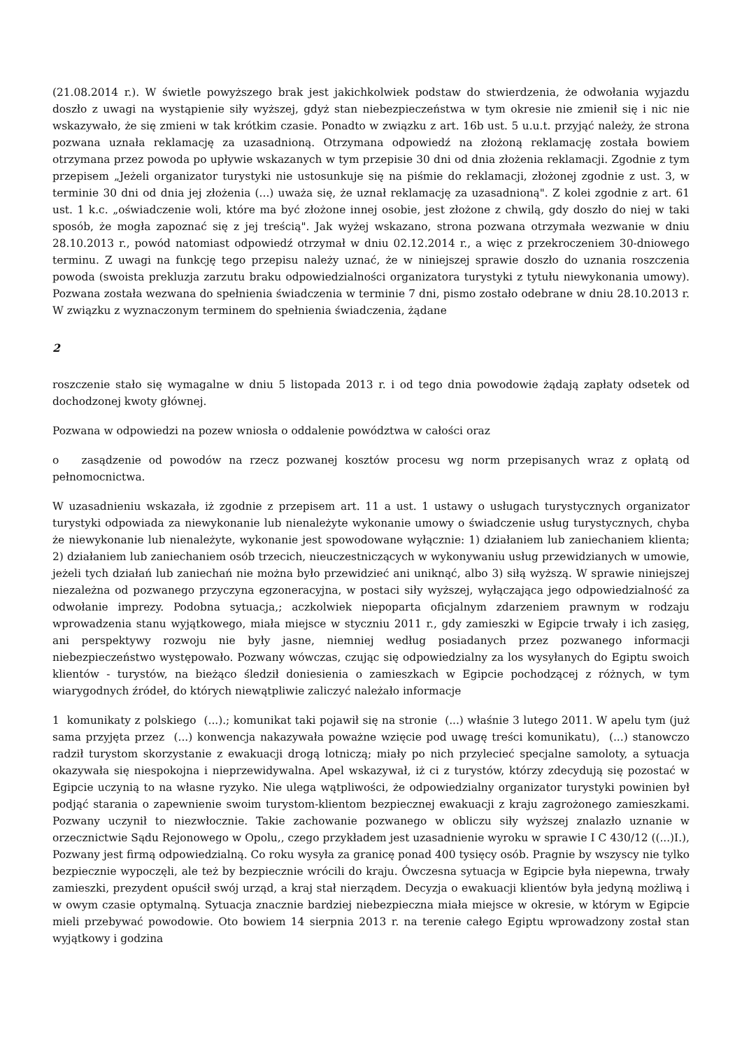(21.08.2014 r.). W świetle powyższego brak jest jakichkolwiek podstaw do stwierdzenia, że odwołania wyjazdu doszło z uwagi na wystąpienie siły wyższej, gdyż stan niebezpieczeństwa w tym okresie nie zmienił się i nic nie wskazywało, że się zmieni w tak krótkim czasie. Ponadto w związku z art. 16b ust. 5 u.u.t. przyjąć należy, że strona pozwana uznała reklamację za uzasadnioną. Otrzymana odpowiedź na złożoną reklamację została bowiem otrzymana przez powoda po upływie wskazanych w tym przepisie 30 dni od dnia złożenia reklamacji. Zgodnie z tym przepisem „Jeżeli organizator turystyki nie ustosunkuje się na piśmie do reklamacji, złożonej zgodnie z ust. 3, w terminie 30 dni od dnia jej złożenia (...) uważa się, że uznał reklamację za uzasadnioną". Z kolei zgodnie z art. 61 ust. 1 k.c. „oświadczenie woli, które ma być złożone innej osobie, jest złożone z chwilą, gdy doszło do niej w taki sposób, że mogła zapoznać się z jej treścią". Jak wyżej wskazano, strona pozwana otrzymała wezwanie w dniu 28.10.2013 r., powód natomiast odpowiedź otrzymał w dniu 02.12.2014 r., a więc z przekroczeniem 30-dniowego terminu. Z uwagi na funkcję tego przepisu należy uznać, że w niniejszej sprawie doszło do uznania roszczenia powoda (swoista prekluzja zarzutu braku odpowiedzialności organizatora turystyki z tytułu niewykonania umowy). Pozwana została wezwana do spełnienia świadczenia w terminie 7 dni, pismo zostało odebrane w dniu 28.10.2013 r. W związku z wyznaczonym terminem do spełnienia świadczenia, żądane
2
roszczenie stało się wymagalne w dniu 5 listopada 2013 r. i od tego dnia powodowie żądają zapłaty odsetek od dochodzonej kwoty głównej.
Pozwana w odpowiedzi na pozew wniosła o oddalenie powództwa w całości oraz
o zasądzenie od powodów na rzecz pozwanej kosztów procesu wg norm przepisanych wraz z opłatą od pełnomocnictwa.
W uzasadnieniu wskazała, iż zgodnie z przepisem art. 11 a ust. 1 ustawy o usługach turystycznych organizator turystyki odpowiada za niewykonanie lub nienależyte wykonanie umowy o świadczenie usług turystycznych, chyba że niewykonanie lub nienależyte, wykonanie jest spowodowane wyłącznie: 1) działaniem lub zaniechaniem klienta; 2) działaniem lub zaniechaniem osób trzecich, nieuczestniczących w wykonywaniu usług przewidzianych w umowie, jeżeli tych działań lub zaniechań nie można było przewidzieć ani uniknąć, albo 3) siłą wyższą. W sprawie niniejszej niezależna od pozwanego przyczyna egzoneracyjna, w postaci siły wyższej, wyłączająca jego odpowiedzialność za odwołanie imprezy. Podobna sytuacja,; aczkolwiek niepoparta oficjalnym zdarzeniem prawnym w rodzaju wprowadzenia stanu wyjątkowego, miała miejsce w styczniu 2011 r., gdy zamieszki w Egipcie trwały i ich zasięg, ani perspektywy rozwoju nie były jasne, niemniej według posiadanych przez pozwanego informacji niebezpieczeństwo występowało. Pozwany wówczas, czując się odpowiedzialny za los wysyłanych do Egiptu swoich klientów - turystów, na bieżąco śledził doniesienia o zamieszkach w Egipcie pochodzącej z różnych, w tym wiarygodnych źródeł, do których niewątpliwie zaliczyć należało informacje
1 komunikaty z polskiego (...).; komunikat taki pojawił się na stronie (...) właśnie 3 lutego 2011. W apelu tym (już sama przyjęta przez (...) konwencja nakazywała poważne wzięcie pod uwagę treści komunikatu), (...) stanowczo radził turystom skorzystanie z ewakuacji drogą lotniczą; miały po nich przylecieć specjalne samoloty, a sytuacja okazywała się niespokojna i nieprzewidywalna. Apel wskazywał, iż ci z turystów, którzy zdecydują się pozostać w Egipcie uczynią to na własne ryzyko. Nie ulega wątpliwości, że odpowiedzialny organizator turystyki powinien był podjąć starania o zapewnienie swoim turystom-klientom bezpiecznej ewakuacji z kraju zagrożonego zamieszkami. Pozwany uczynił to niezwłocznie. Takie zachowanie pozwanego w obliczu siły wyższej znalazło uznanie w orzecznictwie Sądu Rejonowego w Opolu,, czego przykładem jest uzasadnienie wyroku w sprawie I C 430/12 ((...)I.), Pozwany jest firmą odpowiedzialną. Co roku wysyła za granicę ponad 400 tysięcy osób. Pragnie by wszyscy nie tylko bezpiecznie wypoczęli, ale też by bezpiecznie wrócili do kraju. Ówczesna sytuacja w Egipcie była niepewna, trwały zamieszki, prezydent opuścił swój urząd, a kraj stał nierządem. Decyzja o ewakuacji klientów była jedyną możliwą i w owym czasie optymalną. Sytuacja znacznie bardziej niebezpieczna miała miejsce w okresie, w którym w Egipcie mieli przebywać powodowie. Oto bowiem 14 sierpnia 2013 r. na terenie całego Egiptu wprowadzony został stan wyjątkowy i godzina